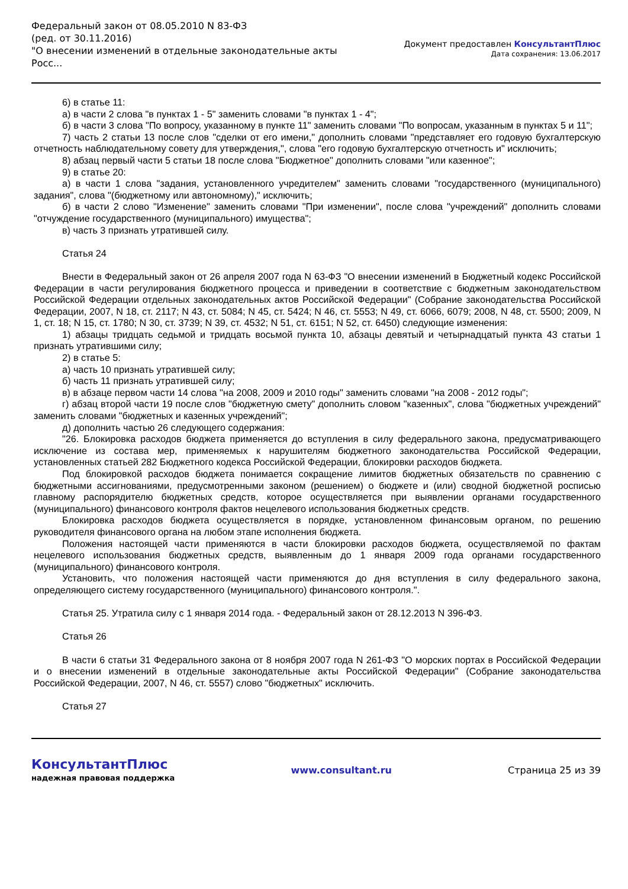Федеральный закон от 08.05.2010 N 83-ФЗ
(ред. от 30.11.2016)
"О внесении изменений в отдельные законодательные акты Росс...
Документ предоставлен КонсультантПлюс
Дата сохранения: 13.06.2017
6) в статье 11:
а) в части 2 слова "в пунктах 1 - 5" заменить словами "в пунктах 1 - 4";
б) в части 3 слова "По вопросу, указанному в пункте 11" заменить словами "По вопросам, указанным в пунктах 5 и 11";
7) часть 2 статьи 13 после слов "сделки от его имени," дополнить словами "представляет его годовую бухгалтерскую отчетность наблюдательному совету для утверждения,", слова "его годовую бухгалтерскую отчетность и" исключить;
8) абзац первый части 5 статьи 18 после слова "Бюджетное" дополнить словами "или казенное";
9) в статье 20:
а) в части 1 слова "задания, установленного учредителем" заменить словами "государственного (муниципального) задания", слова "(бюджетному или автономному)," исключить;
б) в части 2 слово "Изменение" заменить словами "При изменении", после слова "учреждений" дополнить словами "отчуждение государственного (муниципального) имущества";
в) часть 3 признать утратившей силу.
Статья 24
Внести в Федеральный закон от 26 апреля 2007 года N 63-ФЗ "О внесении изменений в Бюджетный кодекс Российской Федерации в части регулирования бюджетного процесса и приведении в соответствие с бюджетным законодательством Российской Федерации отдельных законодательных актов Российской Федерации" (Собрание законодательства Российской Федерации, 2007, N 18, ст. 2117; N 43, ст. 5084; N 45, ст. 5424; N 46, ст. 5553; N 49, ст. 6066, 6079; 2008, N 48, ст. 5500; 2009, N 1, ст. 18; N 15, ст. 1780; N 30, ст. 3739; N 39, ст. 4532; N 51, ст. 6151; N 52, ст. 6450) следующие изменения:
1) абзацы тридцать седьмой и тридцать восьмой пункта 10, абзацы девятый и четырнадцатый пункта 43 статьи 1 признать утратившими силу;
2) в статье 5:
а) часть 10 признать утратившей силу;
б) часть 11 признать утратившей силу;
в) в абзаце первом части 14 слова "на 2008, 2009 и 2010 годы" заменить словами "на 2008 - 2012 годы";
г) абзац второй части 19 после слов "бюджетную смету" дополнить словом "казенных", слова "бюджетных учреждений" заменить словами "бюджетных и казенных учреждений";
д) дополнить частью 26 следующего содержания:
"26. Блокировка расходов бюджета применяется до вступления в силу федерального закона, предусматривающего исключение из состава мер, применяемых к нарушителям бюджетного законодательства Российской Федерации, установленных статьей 282 Бюджетного кодекса Российской Федерации, блокировки расходов бюджета.
Под блокировкой расходов бюджета понимается сокращение лимитов бюджетных обязательств по сравнению с бюджетными ассигнованиями, предусмотренными законом (решением) о бюджете и (или) сводной бюджетной росписью главному распорядителю бюджетных средств, которое осуществляется при выявлении органами государственного (муниципального) финансового контроля фактов нецелевого использования бюджетных средств.
Блокировка расходов бюджета осуществляется в порядке, установленном финансовым органом, по решению руководителя финансового органа на любом этапе исполнения бюджета.
Положения настоящей части применяются в части блокировки расходов бюджета, осуществляемой по фактам нецелевого использования бюджетных средств, выявленным до 1 января 2009 года органами государственного (муниципального) финансового контроля.
Установить, что положения настоящей части применяются до дня вступления в силу федерального закона, определяющего систему государственного (муниципального) финансового контроля.".
Статья 25. Утратила силу с 1 января 2014 года. - Федеральный закон от 28.12.2013 N 396-ФЗ.
Статья 26
В части 6 статьи 31 Федерального закона от 8 ноября 2007 года N 261-ФЗ "О морских портах в Российской Федерации и о внесении изменений в отдельные законодательные акты Российской Федерации" (Собрание законодательства Российской Федерации, 2007, N 46, ст. 5557) слово "бюджетных" исключить.
Статья 27
КонсультантПлюс
надежная правовая поддержка
www.consultant.ru Страница 25 из 39